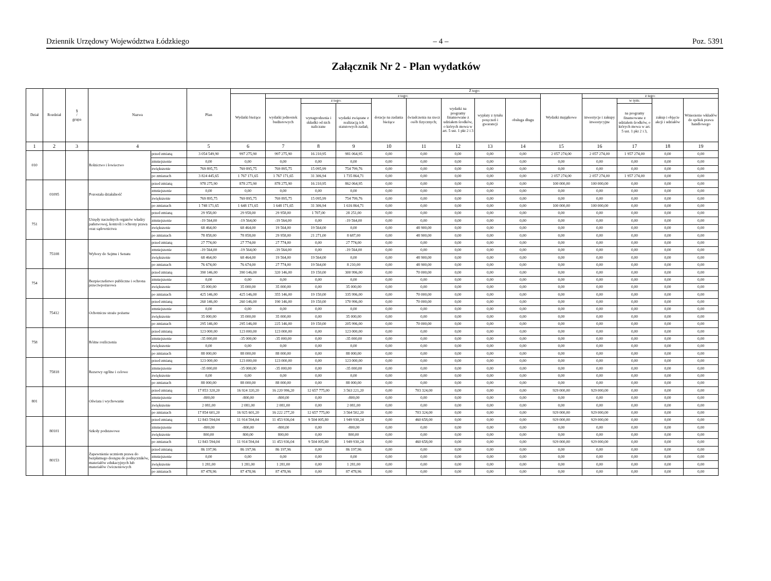Dziennik Urzędowy Województwa Łódzkiego – 4 – Poz. 5391
Załącznik Nr 2 - Plan wydatków
| Dział | Rozdział | § / grupa | Nazwa | | Plan | Z tego: | | | | | | | | | | | | | |
| --- | --- | --- | --- | --- | --- | --- | --- | --- | --- | --- | --- | --- | --- | --- | --- | --- | --- | --- | --- |
| | | | | | | Wydatki bieżące | z tego: | | | | | | | | Wydatki majątkowe | z tego: | | | |
| | | | | | | | wydatki jednostek budżetowych | z tego: | | dotacje na zadania bieżące | świadczenia na rzecz osób fizycznych; | wydatki na programy finansowane z udziałem środków, o których mowa w art. 5 ust. 1 pkt 2 i 3 | wypłaty z tytułu poręczeń i gwarancji | obsługa długu | | inwestycje i zakupy inwestycyjne | w tym: | zakup i objęcie akcji i udziałów | Wniesienie wkładów do spółek prawa handlowego |
| | | | | | | | | wynagrodzenia i składki od nich naliczane | wydatki związane z realizacją ich statutowych zadań; | | | | | | | | na programy finansowane z udziałem środków, o których mowa w art. 5 ust. 1 pkt 2 i 3, | | |
| 1 | 2 | 3 | 4 | | 5 | 6 | 7 | 8 | 9 | 10 | 11 | 12 | 13 | 14 | 15 | 16 | 17 | 18 | 19 |
| 010 | | | Rolnictwo i łowiectwo | przed zmianą | 3 054 549,90 | 997 275,90 | 997 275,90 | 16 210,95 | 981 064,95 | 0,00 | 0,00 | 0,00 | 0,00 | 0,00 | 2 057 274,00 | 2 057 274,00 | 1 957 274,00 | 0,00 | 0,00 |
| | | | | zmniejszenie | 0,00 | 0,00 | 0,00 | 0,00 | 0,00 | 0,00 | 0,00 | 0,00 | 0,00 | 0,00 | 0,00 | 0,00 | 0,00 | 0,00 | 0,00 |
| | | | | zwiększenie | 769 895,75 | 769 895,75 | 769 895,75 | 15 095,99 | 754 799,76 | 0,00 | 0,00 | 0,00 | 0,00 | 0,00 | 0,00 | 0,00 | 0,00 | 0,00 | 0,00 |
| | | | | po zmianach | 3 824 445,65 | 1 767 171,65 | 1 767 171,65 | 31 306,94 | 1 735 864,71 | 0,00 | 0,00 | 0,00 | 0,00 | 0,00 | 2 057 274,00 | 2 057 274,00 | 1 957 274,00 | 0,00 | 0,00 |
| | 01095 | | Pozostała działalność | przed zmianą | 978 275,90 | 878 275,90 | 878 275,90 | 16 210,95 | 862 064,95 | 0,00 | 0,00 | 0,00 | 0,00 | 0,00 | 100 000,00 | 100 000,00 | 0,00 | 0,00 | 0,00 |
| | | | | zmniejszenie | 0,00 | 0,00 | 0,00 | 0,00 | 0,00 | 0,00 | 0,00 | 0,00 | 0,00 | 0,00 | 0,00 | 0,00 | 0,00 | 0,00 | 0,00 |
| | | | | zwiększenie | 769 895,75 | 769 895,75 | 769 895,75 | 15 095,99 | 754 799,76 | 0,00 | 0,00 | 0,00 | 0,00 | 0,00 | 0,00 | 0,00 | 0,00 | 0,00 | 0,00 |
| | | | | po zmianach | 1 748 171,65 | 1 648 171,65 | 1 648 171,65 | 31 306,94 | 1 616 864,71 | 0,00 | 0,00 | 0,00 | 0,00 | 0,00 | 100 000,00 | 100 000,00 | 0,00 | 0,00 | 0,00 |
| 751 | | | Urzędy naczelnych organów władzy państwowej, kontroli i ochrony prawa oraz sądownictwa | przed zmianą | 29 958,00 | 29 958,00 | 29 958,00 | 1 707,00 | 28 251,00 | 0,00 | 0,00 | 0,00 | 0,00 | 0,00 | 0,00 | 0,00 | 0,00 | 0,00 | 0,00 |
| | | | | zmniejszenie | -19 564,00 | -19 564,00 | -19 564,00 | 0,00 | -19 564,00 | 0,00 | 0,00 | 0,00 | 0,00 | 0,00 | 0,00 | 0,00 | 0,00 | 0,00 | 0,00 |
| | | | | zwiększenie | 68 464,00 | 68 464,00 | 19 564,00 | 19 564,00 | 0,00 | 0,00 | 48 900,00 | 0,00 | 0,00 | 0,00 | 0,00 | 0,00 | 0,00 | 0,00 | 0,00 |
| | | | | po zmianach | 78 858,00 | 78 858,00 | 29 958,00 | 21 271,00 | 8 687,00 | 0,00 | 48 900,00 | 0,00 | 0,00 | 0,00 | 0,00 | 0,00 | 0,00 | 0,00 | 0,00 |
| | 75108 | | Wybory do Sejmu i Senatu | przed zmianą | 27 774,00 | 27 774,00 | 27 774,00 | 0,00 | 27 774,00 | 0,00 | 0,00 | 0,00 | 0,00 | 0,00 | 0,00 | 0,00 | 0,00 | 0,00 | 0,00 |
| | | | | zmniejszenie | -19 564,00 | -19 564,00 | -19 564,00 | 0,00 | -19 564,00 | 0,00 | 0,00 | 0,00 | 0,00 | 0,00 | 0,00 | 0,00 | 0,00 | 0,00 | 0,00 |
| | | | | zwiększenie | 68 464,00 | 68 464,00 | 19 564,00 | 19 564,00 | 0,00 | 0,00 | 48 900,00 | 0,00 | 0,00 | 0,00 | 0,00 | 0,00 | 0,00 | 0,00 | 0,00 |
| | | | | po zmianach | 76 674,00 | 76 674,00 | 27 774,00 | 19 564,00 | 8 210,00 | 0,00 | 48 900,00 | 0,00 | 0,00 | 0,00 | 0,00 | 0,00 | 0,00 | 0,00 | 0,00 |
| 754 | | | Bezpieczeństwo publiczne i ochrona przeciwpożarowa | przed zmianą | 390 146,00 | 390 146,00 | 320 146,00 | 19 150,00 | 300 996,00 | 0,00 | 70 000,00 | 0,00 | 0,00 | 0,00 | 0,00 | 0,00 | 0,00 | 0,00 | 0,00 |
| | | | | zmniejszenie | 0,00 | 0,00 | 0,00 | 0,00 | 0,00 | 0,00 | 0,00 | 0,00 | 0,00 | 0,00 | 0,00 | 0,00 | 0,00 | 0,00 | 0,00 |
| | | | | zwiększenie | 35 000,00 | 35 000,00 | 35 000,00 | 0,00 | 35 000,00 | 0,00 | 0,00 | 0,00 | 0,00 | 0,00 | 0,00 | 0,00 | 0,00 | 0,00 | 0,00 |
| | | | | po zmianach | 425 146,00 | 425 146,00 | 355 146,00 | 19 150,00 | 335 996,00 | 0,00 | 70 000,00 | 0,00 | 0,00 | 0,00 | 0,00 | 0,00 | 0,00 | 0,00 | 0,00 |
| | 75412 | | Ochotnicze straże pożarne | przed zmianą | 260 146,00 | 260 146,00 | 190 146,00 | 19 150,00 | 170 996,00 | 0,00 | 70 000,00 | 0,00 | 0,00 | 0,00 | 0,00 | 0,00 | 0,00 | 0,00 | 0,00 |
| | | | | zmniejszenie | 0,00 | 0,00 | 0,00 | 0,00 | 0,00 | 0,00 | 0,00 | 0,00 | 0,00 | 0,00 | 0,00 | 0,00 | 0,00 | 0,00 | 0,00 |
| | | | | zwiększenie | 35 000,00 | 35 000,00 | 35 000,00 | 0,00 | 35 000,00 | 0,00 | 0,00 | 0,00 | 0,00 | 0,00 | 0,00 | 0,00 | 0,00 | 0,00 | 0,00 |
| | | | | po zmianach | 295 146,00 | 295 146,00 | 225 146,00 | 19 150,00 | 205 996,00 | 0,00 | 70 000,00 | 0,00 | 0,00 | 0,00 | 0,00 | 0,00 | 0,00 | 0,00 | 0,00 |
| 758 | | | Różne rozliczenia | przed zmianą | 123 000,00 | 123 000,00 | 123 000,00 | 0,00 | 123 000,00 | 0,00 | 0,00 | 0,00 | 0,00 | 0,00 | 0,00 | 0,00 | 0,00 | 0,00 | 0,00 |
| | | | | zmniejszenie | -35 000,00 | -35 000,00 | -35 000,00 | 0,00 | -35 000,00 | 0,00 | 0,00 | 0,00 | 0,00 | 0,00 | 0,00 | 0,00 | 0,00 | 0,00 | 0,00 |
| | | | | zwiększenie | 0,00 | 0,00 | 0,00 | 0,00 | 0,00 | 0,00 | 0,00 | 0,00 | 0,00 | 0,00 | 0,00 | 0,00 | 0,00 | 0,00 | 0,00 |
| | | | | po zmianach | 88 000,00 | 88 000,00 | 88 000,00 | 0,00 | 88 000,00 | 0,00 | 0,00 | 0,00 | 0,00 | 0,00 | 0,00 | 0,00 | 0,00 | 0,00 | 0,00 |
| | 75818 | | Rezerwy ogólne i celowe | przed zmianą | 123 000,00 | 123 000,00 | 123 000,00 | 0,00 | 123 000,00 | 0,00 | 0,00 | 0,00 | 0,00 | 0,00 | 0,00 | 0,00 | 0,00 | 0,00 | 0,00 |
| | | | | zmniejszenie | -35 000,00 | -35 000,00 | -35 000,00 | 0,00 | -35 000,00 | 0,00 | 0,00 | 0,00 | 0,00 | 0,00 | 0,00 | 0,00 | 0,00 | 0,00 | 0,00 |
| | | | | zwiększenie | 0,00 | 0,00 | 0,00 | 0,00 | 0,00 | 0,00 | 0,00 | 0,00 | 0,00 | 0,00 | 0,00 | 0,00 | 0,00 | 0,00 | 0,00 |
| | | | | po zmianach | 88 000,00 | 88 000,00 | 88 000,00 | 0,00 | 88 000,00 | 0,00 | 0,00 | 0,00 | 0,00 | 0,00 | 0,00 | 0,00 | 0,00 | 0,00 | 0,00 |
| 801 | | | Oświata i wychowanie | przed zmianą | 17 853 320,20 | 16 924 320,20 | 16 220 996,20 | 12 657 775,00 | 3 563 221,20 | 0,00 | 703 324,00 | 0,00 | 0,00 | 0,00 | 929 000,00 | 929 000,00 | 0,00 | 0,00 | 0,00 |
| | | | | zmniejszenie | -800,00 | -800,00 | -800,00 | 0,00 | -800,00 | 0,00 | 0,00 | 0,00 | 0,00 | 0,00 | 0,00 | 0,00 | 0,00 | 0,00 | 0,00 |
| | | | | zwiększenie | 2 081,00 | 2 081,00 | 2 081,00 | 0,00 | 2 081,00 | 0,00 | 0,00 | 0,00 | 0,00 | 0,00 | 0,00 | 0,00 | 0,00 | 0,00 | 0,00 |
| | | | | po zmianach | 17 854 601,20 | 16 925 601,20 | 16 222 277,20 | 12 657 775,00 | 3 564 502,20 | 0,00 | 703 324,00 | 0,00 | 0,00 | 0,00 | 929 000,00 | 929 000,00 | 0,00 | 0,00 | 0,00 |
| | 80101 | | Szkoły podstawowe | przed zmianą | 12 843 594,04 | 11 914 594,04 | 11 453 936,04 | 9 504 005,80 | 1 949 930,24 | 0,00 | 460 658,00 | 0,00 | 0,00 | 0,00 | 929 000,00 | 929 000,00 | 0,00 | 0,00 | 0,00 |
| | | | | zmniejszenie | -800,00 | -800,00 | -800,00 | 0,00 | -800,00 | 0,00 | 0,00 | 0,00 | 0,00 | 0,00 | 0,00 | 0,00 | 0,00 | 0,00 | 0,00 |
| | | | | zwiększenie | 800,00 | 800,00 | 800,00 | 0,00 | 800,00 | 0,00 | 0,00 | 0,00 | 0,00 | 0,00 | 0,00 | 0,00 | 0,00 | 0,00 | 0,00 |
| | | | | po zmianach | 12 843 594,04 | 11 914 594,04 | 11 453 936,04 | 9 504 005,80 | 1 949 930,24 | 0,00 | 460 658,00 | 0,00 | 0,00 | 0,00 | 929 000,00 | 929 000,00 | 0,00 | 0,00 | 0,00 |
| | 80153 | | Zapewnienie uczniom prawa do bezpłatnego dostępu do podręczników, materiałów edukacyjnych lub materiałów ćwiczeniowych | przed zmianą | 86 197,96 | 86 197,96 | 86 197,96 | 0,00 | 86 197,96 | 0,00 | 0,00 | 0,00 | 0,00 | 0,00 | 0,00 | 0,00 | 0,00 | 0,00 | 0,00 |
| | | | | zmniejszenie | 0,00 | 0,00 | 0,00 | 0,00 | 0,00 | 0,00 | 0,00 | 0,00 | 0,00 | 0,00 | 0,00 | 0,00 | 0,00 | 0,00 | 0,00 |
| | | | | zwiększenie | 1 281,00 | 1 281,00 | 1 281,00 | 0,00 | 1 281,00 | 0,00 | 0,00 | 0,00 | 0,00 | 0,00 | 0,00 | 0,00 | 0,00 | 0,00 | 0,00 |
| | | | | po zmianach | 87 478,96 | 87 478,96 | 87 478,96 | 0,00 | 87 478,96 | 0,00 | 0,00 | 0,00 | 0,00 | 0,00 | 0,00 | 0,00 | 0,00 | 0,00 | 0,00 |